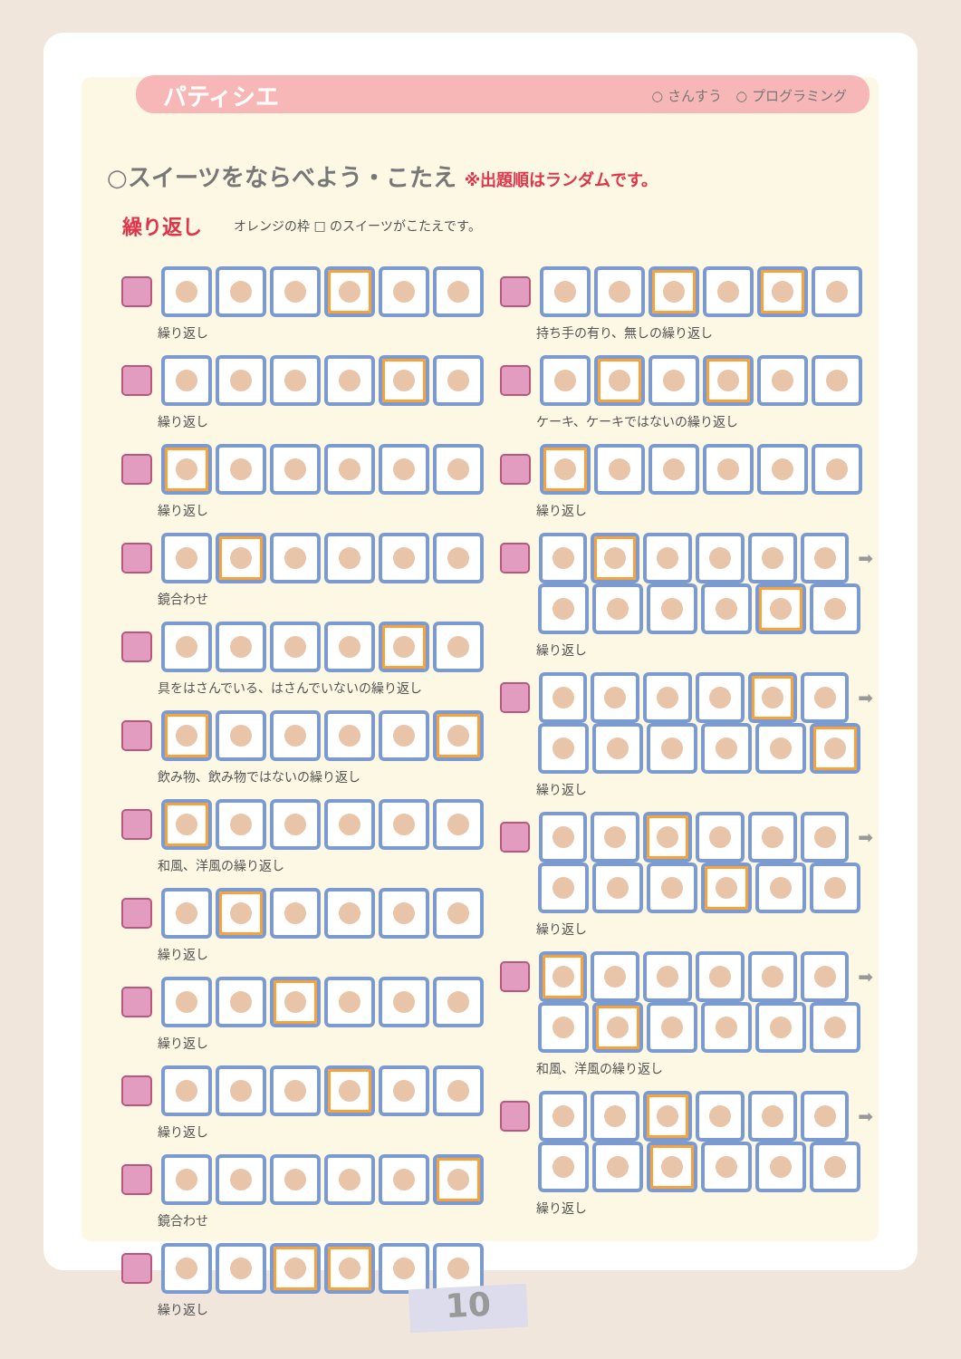パティシエ
○ さんすう　○ プログラミング
○スイーツをならべよう・こたえ ※出題順はランダムです。
繰り返し オレンジの枠 □ のスイーツがこたえです。
繰り返し
繰り返し
繰り返し
鏡合わせ
具をはさんでいる、はさんでいないの繰り返し
飲み物、飲み物ではないの繰り返し
和風、洋風の繰り返し
繰り返し
繰り返し
繰り返し
鏡合わせ
繰り返し
持ち手の有り、無しの繰り返し
ケーキ、ケーキではないの繰り返し
繰り返し
➡
繰り返し
➡
繰り返し
➡
繰り返し
➡
和風、洋風の繰り返し
➡
繰り返し
10